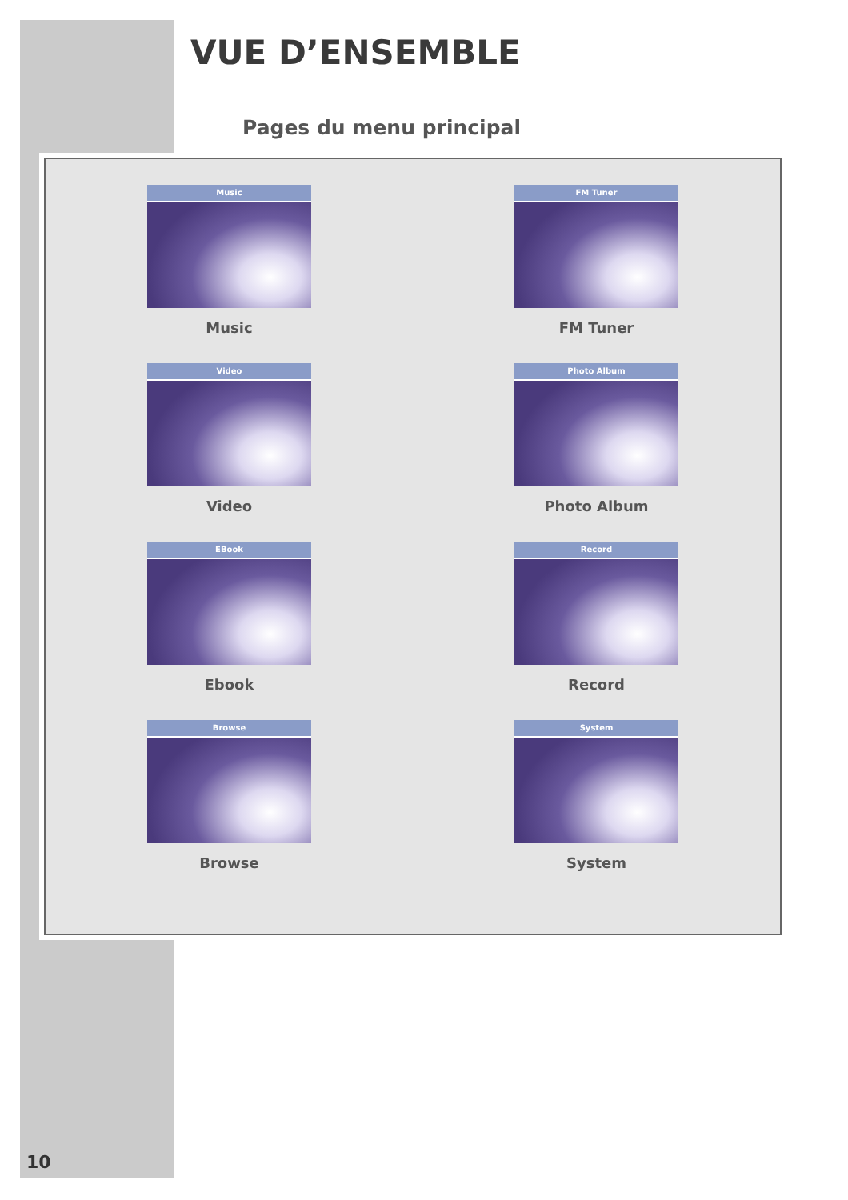VUE D’ENSEMBLE
Pages du menu principal
Music
Music
FM Tuner
FM Tuner
Video
Video
Photo Album
Photo Album
EBook
Ebook
Record
Record
Browse
Browse
System
System
10